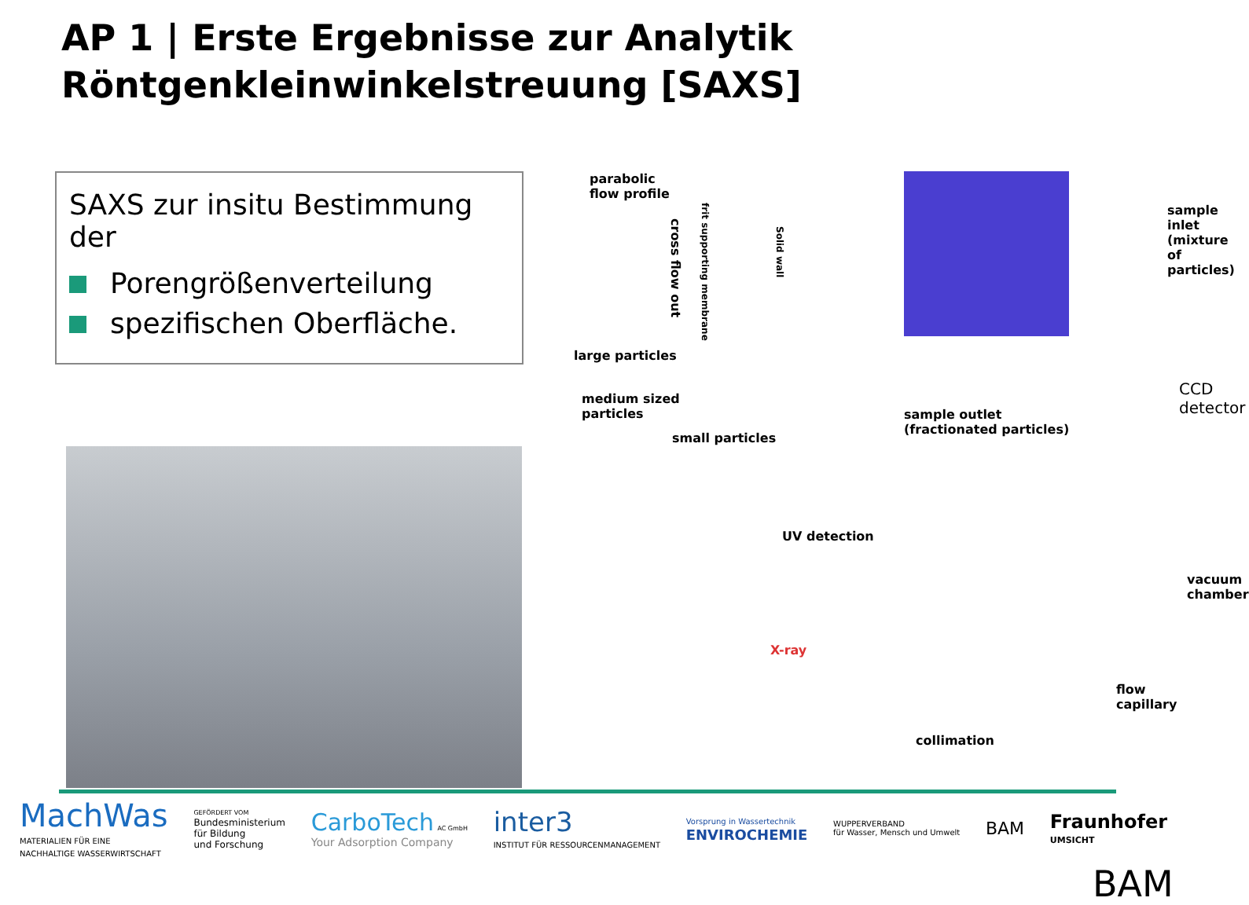AP 1 | Erste Ergebnisse zur Analytik
Röntgenkleinwinkelstreuung [SAXS]
SAXS zur insitu Bestimmung der
Porengrößenverteilung
spezifischen Oberfläche.
parabolic
flow profile
cross flow out
frit supporting membrane
Solid wall
large particles
medium sized
particles
small particles
sample inlet
(mixture of particles)
sample outlet
(fractionated particles)
CCD
detector
UV detection
vacuum chamber
X-ray
flow capillary
collimation
BAM
MachWas
MATERIALIEN FÜR EINE
NACHHALTIGE WASSERWIRTSCHAFT
GEFÖRDERT VOM
Bundesministerium
für Bildung
und Forschung
CarboTech AC GmbH
Your Adsorption Company
inter3
INSTITUT FÜR RESSOURCENMANAGEMENT
Vorsprung in Wassertechnik
ENVIROCHEMIE
WUPPERVERBAND
für Wasser, Mensch und Umwelt
BAM
Fraunhofer
UMSICHT